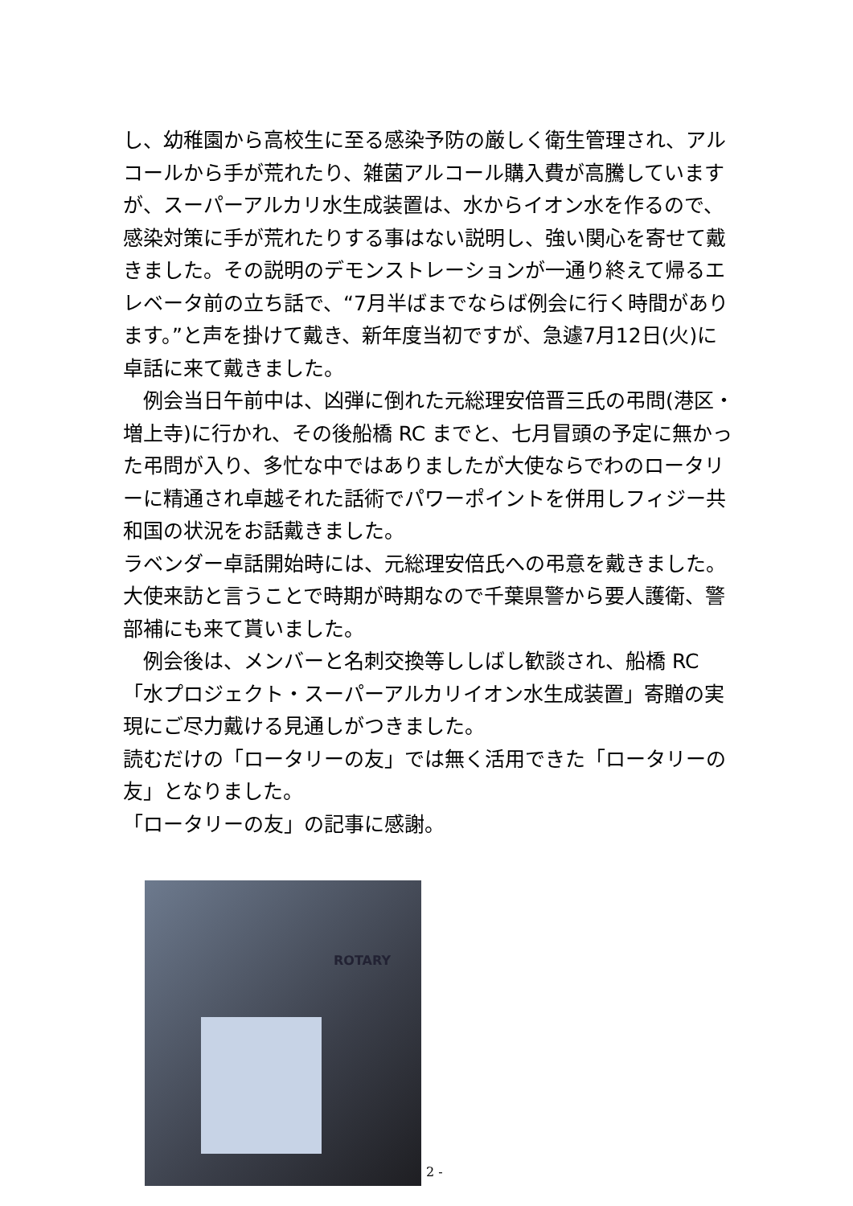し、幼稚園から高校生に至る感染予防の厳しく衛生管理され、アルコールから手が荒れたり、雑菌アルコール購入費が高騰していますが、スーパーアルカリ水生成装置は、水からイオン水を作るので、感染対策に手が荒れたりする事はない説明し、強い関心を寄せて戴きました。その説明のデモンストレーションが一通り終えて帰るエレベータ前の立ち話で、“7月半ばまでならば例会に行く時間があります。”と声を掛けて戴き、新年度当初ですが、急遽7月12日(火)に卓話に来て戴きました。
　例会当日午前中は、凶弾に倒れた元総理安倍晋三氏の弔問(港区・増上寺)に行かれ、その後船橋 RC までと、七月冒頭の予定に無かった弔問が入り、多忙な中ではありましたが大使ならでわのロータリーに精通され卓越それた話術でパワーポイントを併用しフィジー共和国の状況をお話戴きました。
ラベンダー卓話開始時には、元総理安倍氏への弔意を戴きました。
大使来訪と言うことで時期が時期なので千葉県警から要人護衛、警部補にも来て貰いました。
　例会後は、メンバーと名刺交換等ししばし歓談され、船橋 RC「水プロジェクト・スーパーアルカリイオン水生成装置」寄贈の実現にご尽力戴ける見通しがつきました。
読むだけの「ロータリーの友」では無く活用できた「ロータリーの友」となりました。
「ロータリーの友」の記事に感謝。
ROTARY
2 -